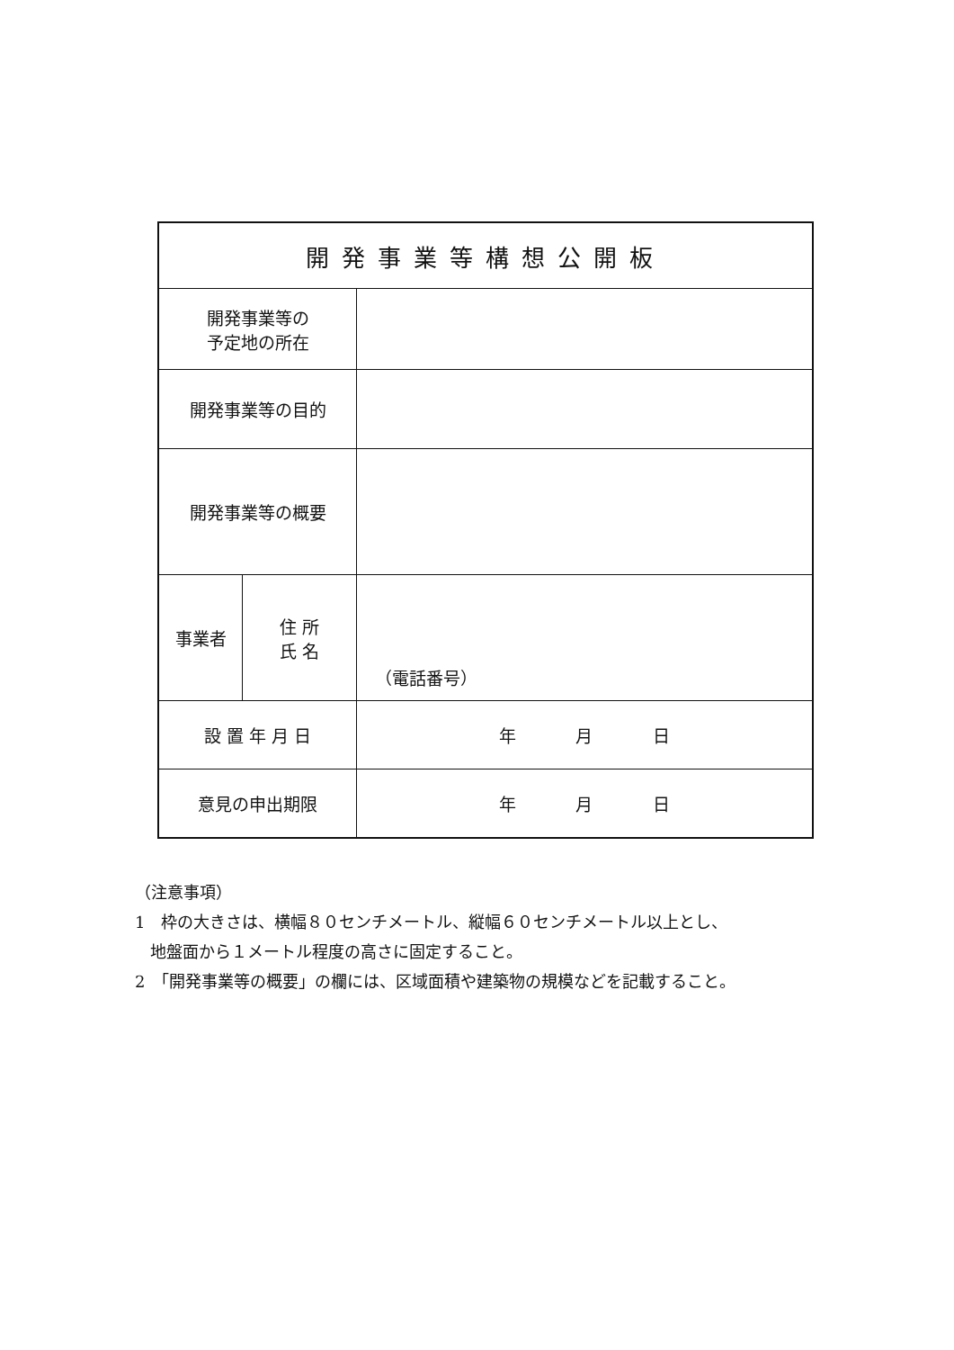| 開発事業等構想公開板 | | |
| 開発事業等の 予定地の所在 | | |
| 開発事業等の目的 | | |
| 開発事業等の概要 | | |
| 事業者 | 住 所 氏 名 | （電話番号） |
| 設 置 年 月 日 | | 年 月 日 |
| 意見の申出期限 | | 年 月 日 |
（注意事項）
1　枠の大きさは、横幅８０センチメートル、縦幅６０センチメートル以上とし、
地盤面から１メートル程度の高さに固定すること。
2　「開発事業等の概要」の欄には、区域面積や建築物の規模などを記載すること。